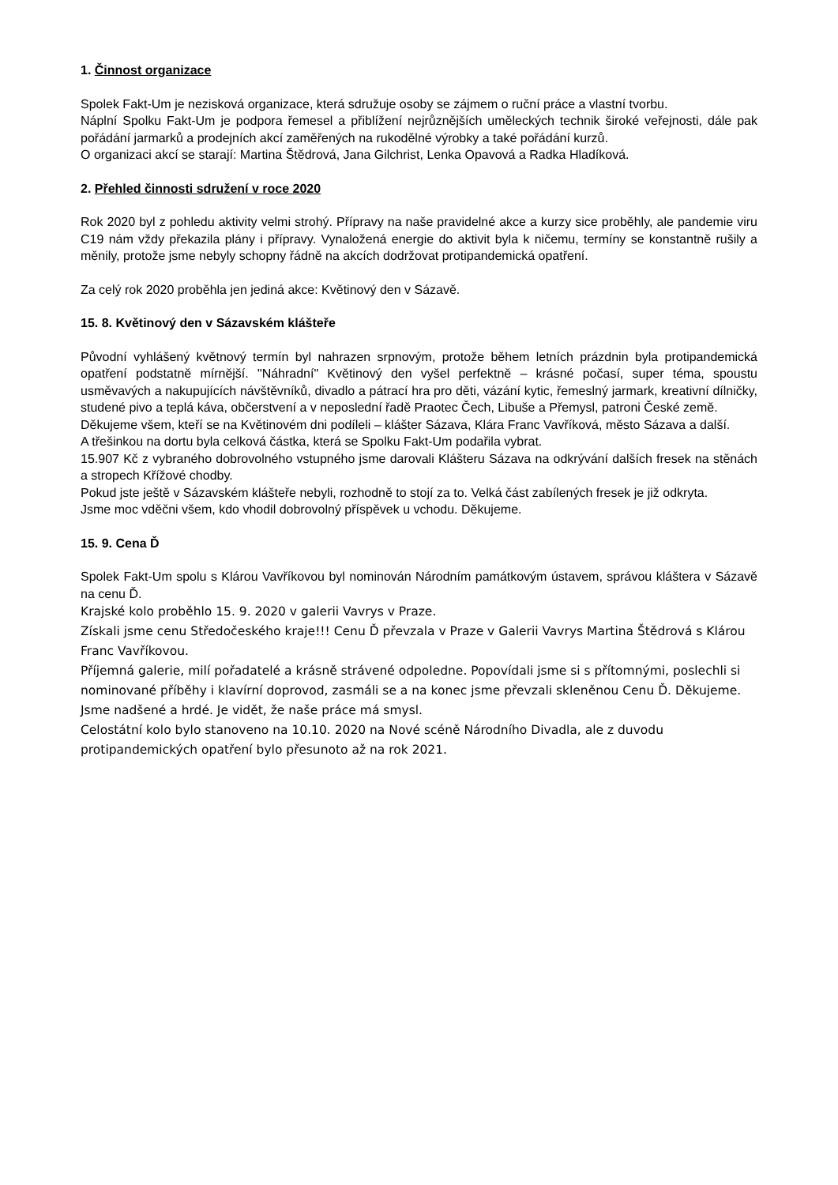1. Činnost organizace
Spolek Fakt-Um je nezisková organizace, která sdružuje osoby se zájmem o ruční práce a vlastní tvorbu.
Náplní Spolku Fakt-Um je podpora řemesel a přiblížení nejrůznějších uměleckých technik široké veřejnosti, dále pak pořádání jarmarků a prodejních akcí zaměřených na rukodělné výrobky a také pořádání kurzů.
O organizaci akcí se starají: Martina Štědrová, Jana Gilchrist, Lenka Opavová a Radka Hladíková.
2. Přehled činnosti sdružení v roce 2020
Rok 2020 byl z pohledu aktivity velmi strohý. Přípravy na naše pravidelné akce a kurzy sice proběhly, ale pandemie viru C19 nám vždy překazila plány i přípravy. Vynaložená energie do aktivit byla k ničemu, termíny se konstantně rušily a měnily, protože jsme nebyly schopny řádně na akcích dodržovat protipandemická opatření.
Za celý rok 2020 proběhla jen jediná akce: Květinový den v Sázavě.
15. 8. Květinový den v Sázavském klášteře
Původní vyhlášený květnový termín byl nahrazen srpnovým, protože během letních prázdnin byla protipandemická opatření podstatně mírnější. "Náhradní" Květinový den vyšel perfektně – krásné počasí, super téma, spoustu usměvavých a nakupujících návštěvníků, divadlo a pátrací hra pro děti, vázání kytic, řemeslný jarmark, kreativní dílničky, studené pivo a teplá káva, občerstvení a v neposlední řadě Praotec Čech, Libuše a Přemysl, patroni České země.
Děkujeme všem, kteří se na Květinovém dni podíleli – klášter Sázava, Klára Franc Vavříková, město Sázava a další.
A třešinkou na dortu byla celková částka, která se Spolku Fakt-Um podařila vybrat.
15.907 Kč z vybraného dobrovolného vstupného jsme darovali Klášteru Sázava na odkrývání dalších fresek na stěnách a stropech Křížové chodby.
Pokud jste ještě v Sázavském klášteře nebyli, rozhodně to stojí za to. Velká část zabílených fresek je již odkryta.
Jsme moc vděčni všem, kdo vhodil dobrovolný příspěvek u vchodu. Děkujeme.
15. 9. Cena Ď
Spolek Fakt-Um spolu s Klárou Vavříkovou byl nominován Národním památkovým ústavem, správou kláštera v Sázavě na cenu Ď.
Krajské kolo proběhlo 15. 9. 2020 v galerii Vavrys v Praze.
Získali jsme cenu Středočeského kraje!!! Cenu Ď převzala v Praze v Galerii Vavrys Martina Štědrová s Klárou Franc Vavříkovou.
Příjemná galerie, milí pořadatelé a krásně strávené odpoledne. Popovídali jsme si s přítomnými, poslechli si nominované příběhy i klavírní doprovod, zasmáli se a na konec jsme převzali skleněnou Cenu Ď. Děkujeme.
Jsme nadšené a hrdé. Je vidět, že naše práce má smysl.
Celostátní kolo bylo stanoveno na 10.10. 2020 na Nové scéně Národního Divadla, ale z duvodu protipandemických opatření bylo přesunoto až na rok 2021.